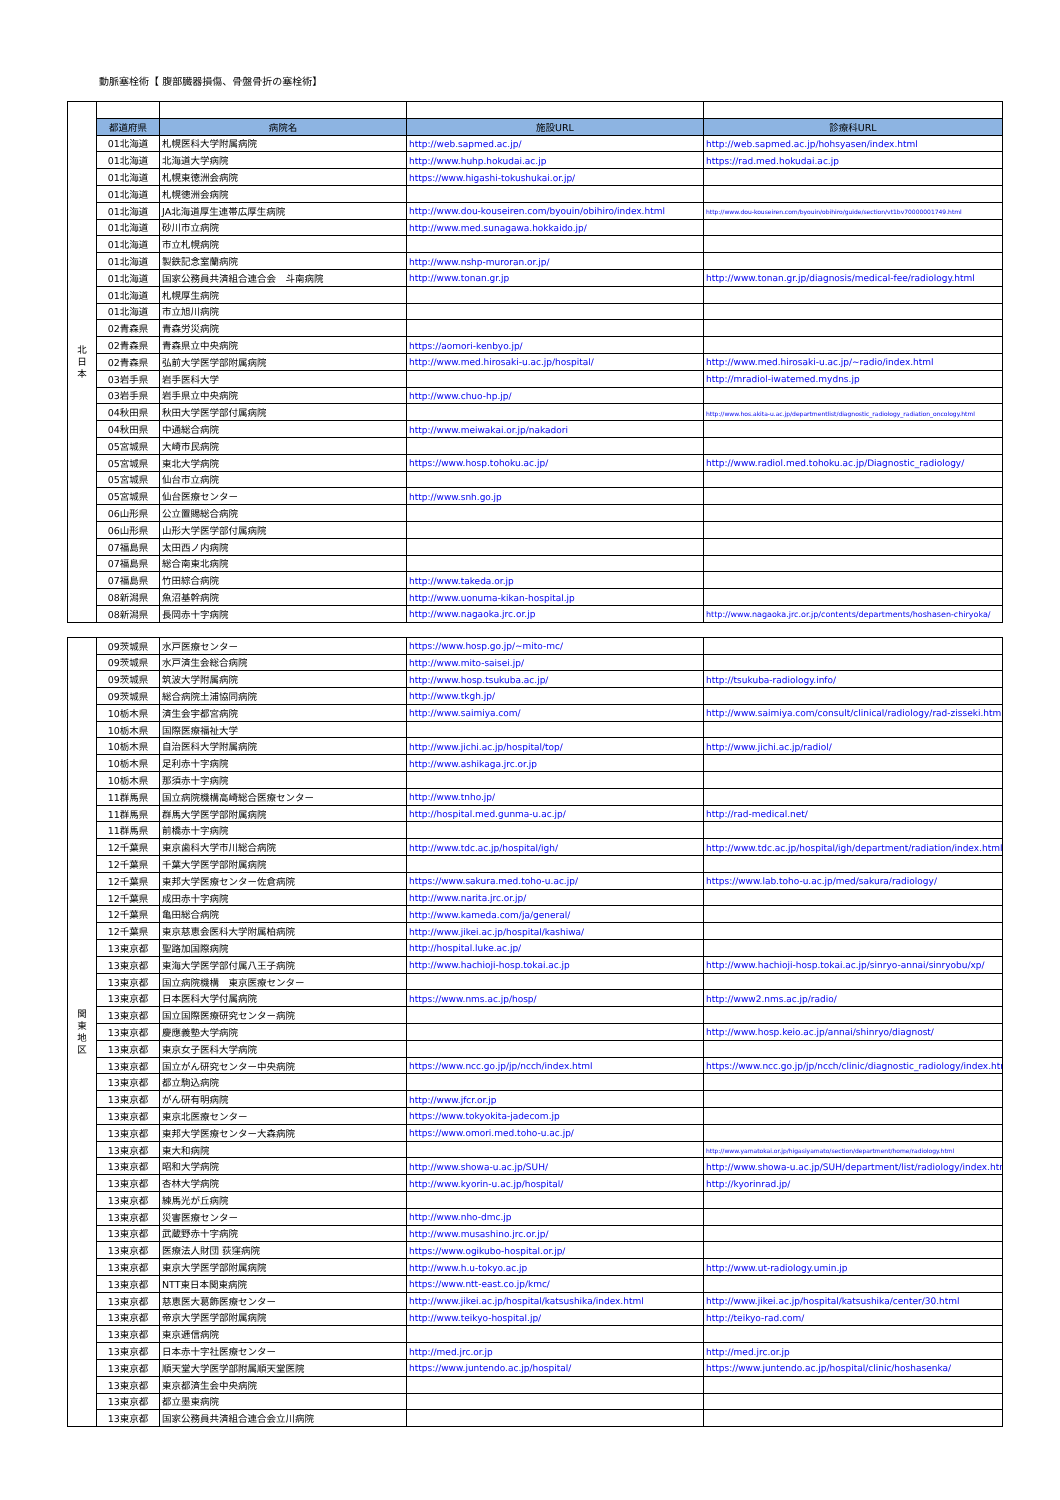動脈塞栓術【 腹部臓器損傷、骨盤骨折の塞栓術】
| 北 日 本 | | | | |
| | 都道府県 | 病院名 | 施設URL | 診療科URL |
| | 01北海道 | 札幌医科大学附属病院 | http://web.sapmed.ac.jp/ | http://web.sapmed.ac.jp/hohsyasen/index.html |
| | 01北海道 | 北海道大学病院 | http://www.huhp.hokudai.ac.jp | https://rad.med.hokudai.ac.jp |
| | 01北海道 | 札幌東徳洲会病院 | https://www.higashi-tokushukai.or.jp/ | |
| | 01北海道 | 札幌徳洲会病院 | | |
| | 01北海道 | JA北海道厚生連帯広厚生病院 | http://www.dou-kouseiren.com/byouin/obihiro/index.html | http://www.dou-kouseiren.com/byouin/obihiro/guide/section/vt1bv70000001749.html |
| | 01北海道 | 砂川市立病院 | http://www.med.sunagawa.hokkaido.jp/ | |
| | 01北海道 | 市立札幌病院 | | |
| | 01北海道 | 製鉄記念室蘭病院 | http://www.nshp-muroran.or.jp/ | |
| | 01北海道 | 国家公務員共済組合連合会 斗南病院 | http://www.tonan.gr.jp | http://www.tonan.gr.jp/diagnosis/medical-fee/radiology.html |
| | 01北海道 | 札幌厚生病院 | | |
| | 01北海道 | 市立旭川病院 | | |
| | 02青森県 | 青森労災病院 | | |
| | 02青森県 | 青森県立中央病院 | https://aomori-kenbyo.jp/ | |
| | 02青森県 | 弘前大学医学部附属病院 | http://www.med.hirosaki-u.ac.jp/hospital/ | http://www.med.hirosaki-u.ac.jp/~radio/index.html |
| | 03岩手県 | 岩手医科大学 | | http://mradiol-iwatemed.mydns.jp |
| | 03岩手県 | 岩手県立中央病院 | http://www.chuo-hp.jp/ | |
| | 04秋田県 | 秋田大学医学部付属病院 | | http://www.hos.akita-u.ac.jp/departmentlist/diagnostic_radiology_radiation_oncology.html |
| | 04秋田県 | 中通総合病院 | http://www.meiwakai.or.jp/nakadori | |
| | 05宮城県 | 大崎市民病院 | | |
| | 05宮城県 | 東北大学病院 | https://www.hosp.tohoku.ac.jp/ | http://www.radiol.med.tohoku.ac.jp/Diagnostic_radiology/ |
| | 05宮城県 | 仙台市立病院 | | |
| | 05宮城県 | 仙台医療センター | http://www.snh.go.jp | |
| | 06山形県 | 公立置賜総合病院 | | |
| | 06山形県 | 山形大学医学部付属病院 | | |
| | 07福島県 | 太田西ノ内病院 | | |
| | 07福島県 | 総合南東北病院 | | |
| | 07福島県 | 竹田綜合病院 | http://www.takeda.or.jp | |
| | 08新潟県 | 魚沼基幹病院 | http://www.uonuma-kikan-hospital.jp | |
| | 08新潟県 | 長岡赤十字病院 | http://www.nagaoka.jrc.or.jp | http://www.nagaoka.jrc.or.jp/contents/departments/hoshasen-chiryoka/ |
| 関 東 地 区 | 09茨城県 | 水戸医療センター | https://www.hosp.go.jp/~mito-mc/ | |
| | 09茨城県 | 水戸済生会総合病院 | http://www.mito-saisei.jp/ | |
| | 09茨城県 | 筑波大学附属病院 | http://www.hosp.tsukuba.ac.jp/ | http://tsukuba-radiology.info/ |
| | 09茨城県 | 総合病院土浦協同病院 | http://www.tkgh.jp/ | |
| | 10栃木県 | 済生会宇都宮病院 | http://www.saimiya.com/ | http://www.saimiya.com/consult/clinical/radiology/rad-zisseki.html |
| | 10栃木県 | 国際医療福祉大学 | | |
| | 10栃木県 | 自治医科大学附属病院 | http://www.jichi.ac.jp/hospital/top/ | http://www.jichi.ac.jp/radiol/ |
| | 10栃木県 | 足利赤十字病院 | http://www.ashikaga.jrc.or.jp | |
| | 10栃木県 | 那須赤十字病院 | | |
| | 11群馬県 | 国立病院機構高崎総合医療センター | http://www.tnho.jp/ | |
| | 11群馬県 | 群馬大学医学部附属病院 | http://hospital.med.gunma-u.ac.jp/ | http://rad-medical.net/ |
| | 11群馬県 | 前橋赤十字病院 | | |
| | 12千葉県 | 東京歯科大学市川総合病院 | http://www.tdc.ac.jp/hospital/igh/ | http://www.tdc.ac.jp/hospital/igh/department/radiation/index.html |
| | 12千葉県 | 千葉大学医学部附属病院 | | |
| | 12千葉県 | 東邦大学医療センター佐倉病院 | https://www.sakura.med.toho-u.ac.jp/ | https://www.lab.toho-u.ac.jp/med/sakura/radiology/ |
| | 12千葉県 | 成田赤十字病院 | http://www.narita.jrc.or.jp/ | |
| | 12千葉県 | 亀田総合病院 | http://www.kameda.com/ja/general/ | |
| | 12千葉県 | 東京慈恵会医科大学附属柏病院 | http://www.jikei.ac.jp/hospital/kashiwa/ | |
| | 13東京都 | 聖路加国際病院 | http://hospital.luke.ac.jp/ | |
| | 13東京都 | 東海大学医学部付属八王子病院 | http://www.hachioji-hosp.tokai.ac.jp | http://www.hachioji-hosp.tokai.ac.jp/sinryo-annai/sinryobu/xp/ |
| | 13東京都 | 国立病院機構 東京医療センター | | |
| | 13東京都 | 日本医科大学付属病院 | https://www.nms.ac.jp/hosp/ | http://www2.nms.ac.jp/radio/ |
| | 13東京都 | 国立国際医療研究センター病院 | | |
| | 13東京都 | 慶應義塾大学病院 | | http://www.hosp.keio.ac.jp/annai/shinryo/diagnost/ |
| | 13東京都 | 東京女子医科大学病院 | | |
| | 13東京都 | 国立がん研究センター中央病院 | https://www.ncc.go.jp/jp/ncch/index.html | https://www.ncc.go.jp/jp/ncch/clinic/diagnostic_radiology/index.html |
| | 13東京都 | 都立駒込病院 | | |
| | 13東京都 | がん研有明病院 | http://www.jfcr.or.jp | |
| | 13東京都 | 東京北医療センター | https://www.tokyokita-jadecom.jp | |
| | 13東京都 | 東邦大学医療センター大森病院 | https://www.omori.med.toho-u.ac.jp/ | |
| | 13東京都 | 東大和病院 | | http://www.yamatokai.or.jp/higasiyamato/section/department/home/radiology.html |
| | 13東京都 | 昭和大学病院 | http://www.showa-u.ac.jp/SUH/ | http://www.showa-u.ac.jp/SUH/department/list/radiology/index.html |
| | 13東京都 | 杏林大学病院 | http://www.kyorin-u.ac.jp/hospital/ | http://kyorinrad.jp/ |
| | 13東京都 | 練馬光が丘病院 | | |
| | 13東京都 | 災害医療センター | http://www.nho-dmc.jp | |
| | 13東京都 | 武蔵野赤十字病院 | http://www.musashino.jrc.or.jp/ | |
| | 13東京都 | 医療法人財団 荻窪病院 | https://www.ogikubo-hospital.or.jp/ | |
| | 13東京都 | 東京大学医学部附属病院 | http://www.h.u-tokyo.ac.jp | http://www.ut-radiology.umin.jp |
| | 13東京都 | NTT東日本関東病院 | https://www.ntt-east.co.jp/kmc/ | |
| | 13東京都 | 慈恵医大葛飾医療センター | http://www.jikei.ac.jp/hospital/katsushika/index.html | http://www.jikei.ac.jp/hospital/katsushika/center/30.html |
| | 13東京都 | 帝京大学医学部附属病院 | http://www.teikyo-hospital.jp/ | http://teikyo-rad.com/ |
| | 13東京都 | 東京逓信病院 | | |
| | 13東京都 | 日本赤十字社医療センター | http://med.jrc.or.jp | http://med.jrc.or.jp |
| | 13東京都 | 順天堂大学医学部附属順天堂医院 | https://www.juntendo.ac.jp/hospital/ | https://www.juntendo.ac.jp/hospital/clinic/hoshasenka/ |
| | 13東京都 | 東京都済生会中央病院 | | |
| | 13東京都 | 都立墨東病院 | | |
| | 13東京都 | 国家公務員共済組合連合会立川病院 | | |